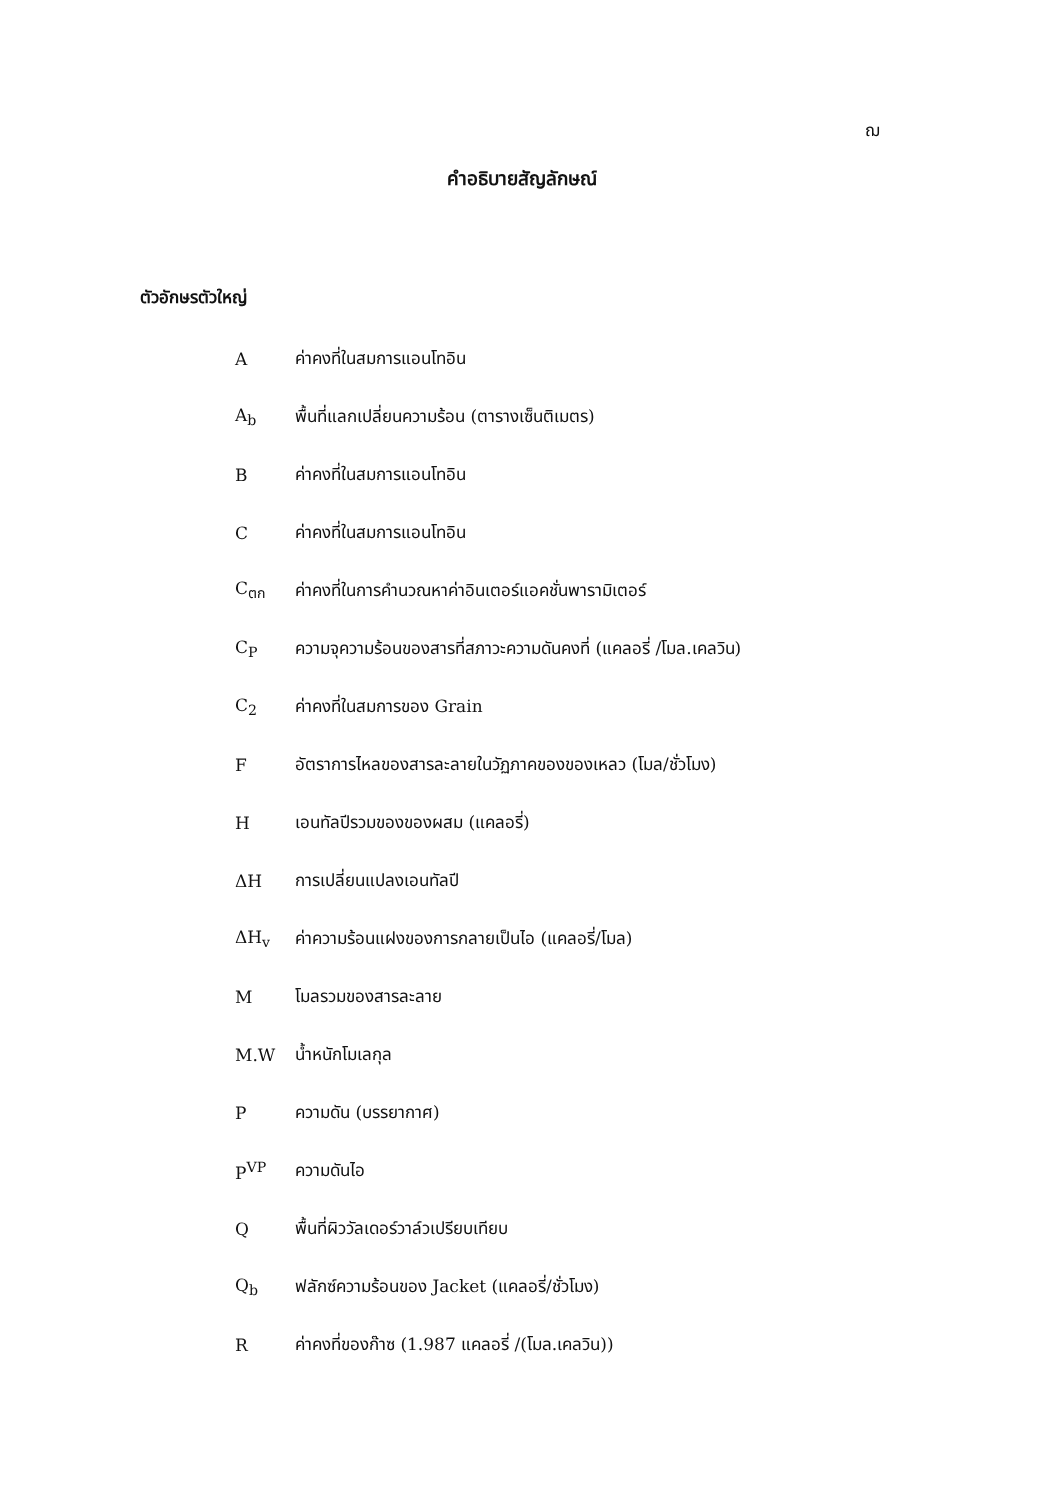ฌ
คำอธิบายสัญลักษณ์
ตัวอักษรตัวใหญ่
| A | ค่าคงที่ในสมการแอนโทอิน |
| A<sub>b</sub> | พื้นที่แลกเปลี่ยนความร้อน (ตารางเซ็นติเมตร) |
| B | ค่าคงที่ในสมการแอนโทอิน |
| C | ค่าคงที่ในสมการแอนโทอิน |
| C<sub>ตก</sub> | ค่าคงที่ในการคำนวณหาค่าอินเตอร์แอคชั่นพารามิเตอร์ |
| C<sub>P</sub> | ความจุความร้อนของสารที่สภาวะความดันคงที่ (แคลอรี่ /โมล.เคลวิน) |
| C<sub>2</sub> | ค่าคงที่ในสมการของ Grain |
| F | อัตราการไหลของสารละลายในวัฏภาคของของเหลว (โมล/ชั่วโมง) |
| H | เอนทัลปีรวมของของผสม (แคลอรี่) |
| ΔH | การเปลี่ยนแปลงเอนทัลปี |
| ΔH<sub>v</sub> | ค่าความร้อนแฝงของการกลายเป็นไอ (แคลอรี่/โมล) |
| M | โมลรวมของสารละลาย |
| M.W | น้ำหนักโมเลกุล |
| P | ความดัน (บรรยากาศ) |
| P<sup>VP</sup> | ความดันไอ |
| Q | พื้นที่ผิววัลเดอร์วาล์วเปรียบเทียบ |
| Q<sub>b</sub> | ฟลักซ์ความร้อนของ Jacket (แคลอรี่/ชั่วโมง) |
| R | ค่าคงที่ของก๊าซ (1.987 แคลอรี่ /(โมล.เคลวิน)) |